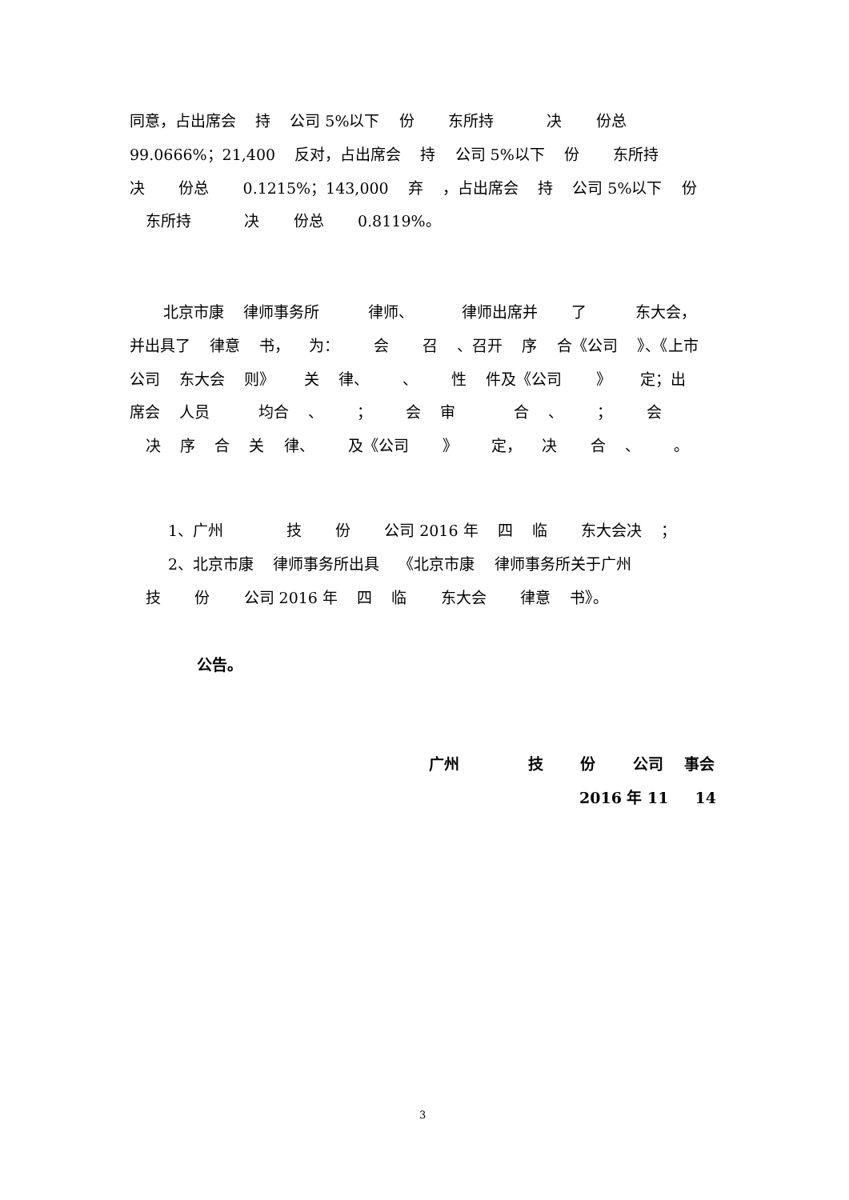同意，占出席会 持 公司 5%以下 份 东所持 决 份总
99.0666%；21,400 反对，占出席会 持 公司 5%以下 份 东所持
决 份总 0.1215%；143,000 弃 ，占出席会 持 公司 5%以下 份
东所持 决 份总 0.8119%。
北京市康 律师事务所 律师、 律师出席并 了 东大会，
并出具了 律意 书， 为： 会 召 、召开 序 合《公司 》、《上市
公司 东大会 则》 关 律、 、 性 件及《公司 》 定；出
席会 人员 均合 、 ； 会 审 合 、 ； 会
决 序 合 关 律、 及《公司 》 定， 决 合 、 。
1、广州 技 份 公司 2016 年 四 临 东大会决 ；
2、北京市康 律师事务所出具 《北京市康 律师事务所关于广州
技 份 公司 2016 年 四 临 东大会 律意 书》。
公告。
广州 技 份 公司 事会
2016 年 11 14
3